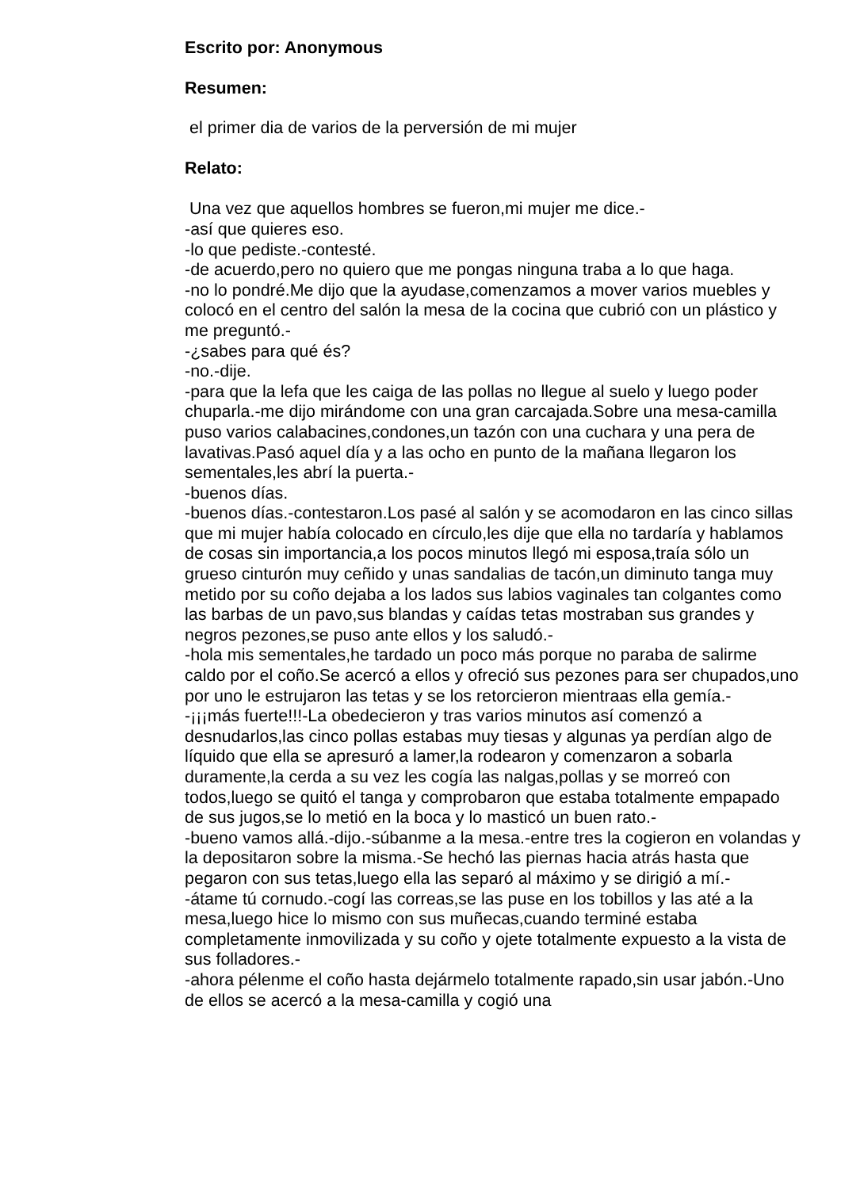Escrito por: Anonymous
Resumen:
el primer dia de varios de la perversión de mi mujer
Relato:
Una vez que aquellos hombres se fueron,mi mujer me dice.-
-así que quieres eso.
-lo que pediste.-contesté.
-de acuerdo,pero no quiero que me pongas ninguna traba a lo que haga.
-no lo pondré.Me dijo que la ayudase,comenzamos a mover varios muebles y colocó en el centro del salón la mesa de la cocina que cubrió con un plástico y me preguntó.-
-¿sabes para qué és?
-no.-dije.
-para que la lefa que les caiga de las pollas no llegue al suelo y luego poder chuparla.-me dijo mirándome con una gran carcajada.Sobre una mesa-camilla puso varios calabacines,condones,un tazón con una cuchara y una pera de lavativas.Pasó aquel día y a las ocho en punto de la mañana llegaron los sementales,les abrí la puerta.-
-buenos días.
-buenos días.-contestaron.Los pasé al salón y se acomodaron en las cinco sillas que mi mujer había colocado en círculo,les dije que ella no tardaría y hablamos de cosas sin importancia,a los pocos minutos llegó mi esposa,traía sólo un grueso cinturón muy ceñido y unas sandalias de tacón,un diminuto tanga muy metido por su coño dejaba a los lados sus labios vaginales tan colgantes como las barbas de un pavo,sus blandas y caídas tetas mostraban sus grandes y negros pezones,se puso ante ellos y los saludó.-
-hola mis sementales,he tardado un poco más porque no paraba de salirme caldo por el coño.Se acercó a ellos y ofreció sus pezones para ser chupados,uno por uno le estrujaron las tetas y se los retorcieron mientraas ella gemía.-
-¡¡¡más fuerte!!!-La obedecieron y tras varios minutos así comenzó a desnudarlos,las cinco pollas estabas muy tiesas y algunas ya perdían algo de líquido que ella se apresuró a lamer,la rodearon y comenzaron a sobarla duramente,la cerda a su vez les cogía las nalgas,pollas y se morreó con todos,luego se quitó el tanga y comprobaron que estaba totalmente empapado de sus jugos,se lo metió en la boca y lo masticó un buen rato.-
-bueno vamos allá.-dijo.-súbanme a la mesa.-entre tres la cogieron en volandas y la depositaron sobre la misma.-Se hechó las piernas hacia atrás hasta que pegaron con sus tetas,luego ella las separó al máximo y se dirigió a mí.-
-átame tú cornudo.-cogí las correas,se las puse en los tobillos y las até a la mesa,luego hice lo mismo con sus muñecas,cuando terminé estaba completamente inmovilizada y su coño y ojete totalmente expuesto a la vista de sus folladores.-
-ahora pélenme el coño hasta dejármelo totalmente rapado,sin usar jabón.-Uno de ellos se acercó a la mesa-camilla y cogió una